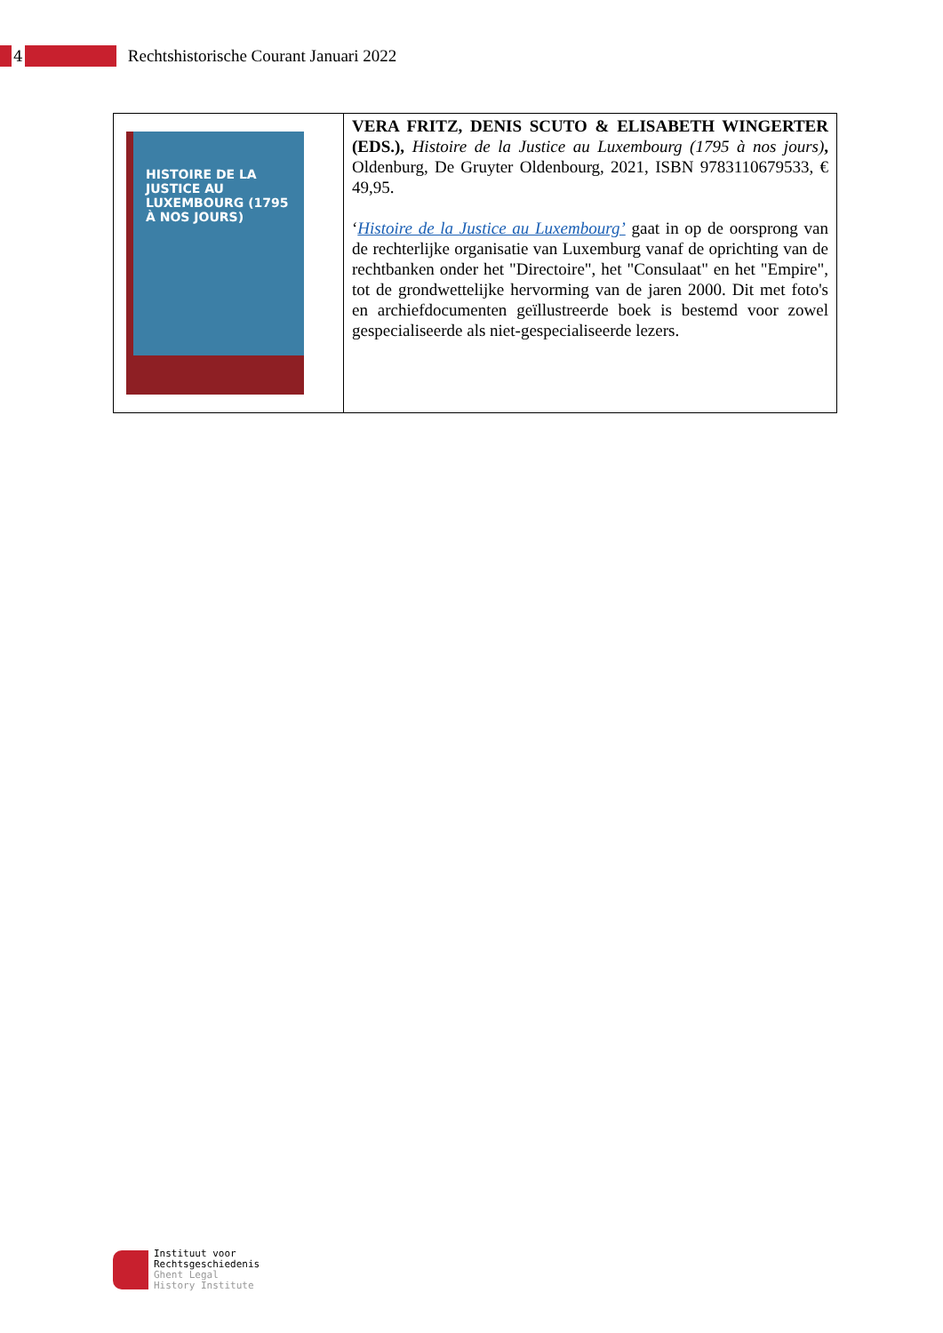4
Rechtshistorische Courant Januari 2022
| HISTOIRE DE LA JUSTICE AU LUXEMBOURG (1795 À NOS JOURS) | VERA FRITZ, DENIS SCUTO & ELISABETH WINGERTER (EDS.), Histoire de la Justice au Luxembourg (1795 à nos jours) , Oldenburg, De Gruyter Oldenbourg, 2021, ISBN 9783110679533, € 49,95. ‘ Histoire de la Justice au Luxembourg’ gaat in op de oorsprong van de rechterlijke organisatie van Luxemburg vanaf de oprichting van de rechtbanken onder het "Directoire", het "Consulaat" en het "Empire", tot de grondwettelijke hervorming van de jaren 2000. Dit met foto's en archiefdocumenten geïllustreerde boek is bestemd voor zowel gespecialiseerde als niet-gespecialiseerde lezers. |
Instituut voor
Rechtsgeschiedenis
Ghent Legal
History Institute